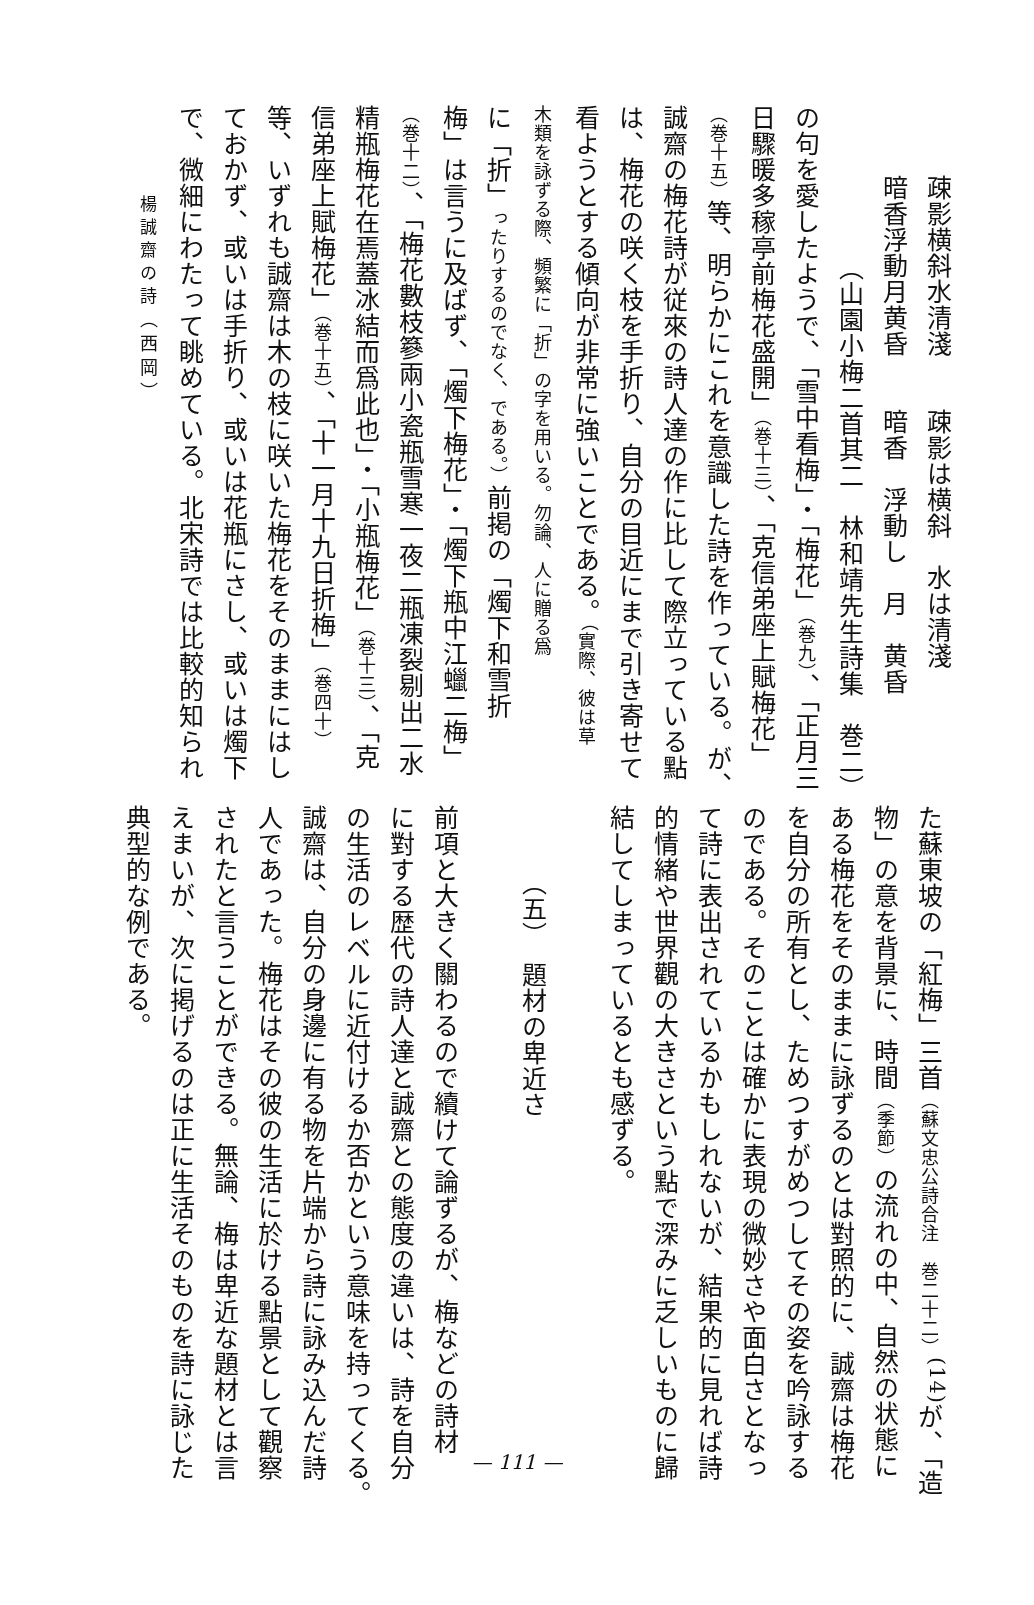疎影横斜水清淺　　疎影は横斜　水は清淺
暗香浮動月黄昏　　暗香　浮動し　月　黄昏
（山園小梅二首其二　林和靖先生詩集　巻二）
の句を愛したようで、「雪中看梅」・「梅花」（巻九）、「正月三
日驟暖多稼亭前梅花盛開」（巻十三）、「克信弟座上賦梅花」
（巻十五）等、明らかにこれを意識した詩を作っている。が、
誠齋の梅花詩が従來の詩人達の作に比して際立っている點
は、梅花の咲く枝を手折り、自分の目近にまで引き寄せて
看ようとする傾向が非常に強いことである。（實際、彼は草
木類を詠ずる際、頻繁に「折」の字を用いる。勿論、人に贈る爲
に「折」ったりするのでなく、である。）前掲の「燭下和雪折
梅」は言うに及ばず、「燭下梅花」・「燭下瓶中江蠟二梅」
（巻十二）、「梅花數枝篸兩小瓷瓶雪寒一夜二瓶凍裂剔出二水
精瓶梅花在焉蓋冰結而爲此也」・「小瓶梅花」（巻十三）、「克
信弟座上賦梅花」（巻十五）、「十一月十九日折梅」（巻四十）
等、いずれも誠齋は木の枝に咲いた梅花をそのままにはし
ておかず、或いは手折り、或いは花瓶にさし、或いは燭下
で、微細にわたって眺めている。北宋詩では比較的知られ
楊誠齋の詩（西岡）
た蘇東坡の「紅梅」三首（蘇文忠公詩合注　巻二十二）<sup>(14)</sup>が、「造
物」の意を背景に、時間（季節）の流れの中、自然の状態に
ある梅花をそのままに詠ずるのとは對照的に、誠齋は梅花
を自分の所有とし、ためつすがめつしてその姿を吟詠する
のである。そのことは確かに表現の微妙さや面白さとなっ
て詩に表出されているかもしれないが、結果的に見れば詩
的情緒や世界觀の大きさという點で深みに乏しいものに歸
結してしまっているとも感ずる。
​
（五）　題材の卑近さ
​
前項と大きく關わるので續けて論ずるが、梅などの詩材
に對する歴代の詩人達と誠齋との態度の違いは、詩を自分
の生活のレベルに近付けるか否かという意味を持ってくる。
誠齋は、自分の身邊に有る物を片端から詩に詠み込んだ詩
人であった。梅花はその彼の生活に於ける點景として觀察
されたと言うことができる。無論、梅は卑近な題材とは言
えまいが、次に掲げるのは正に生活そのものを詩に詠じた
典型的な例である。
— 111 —